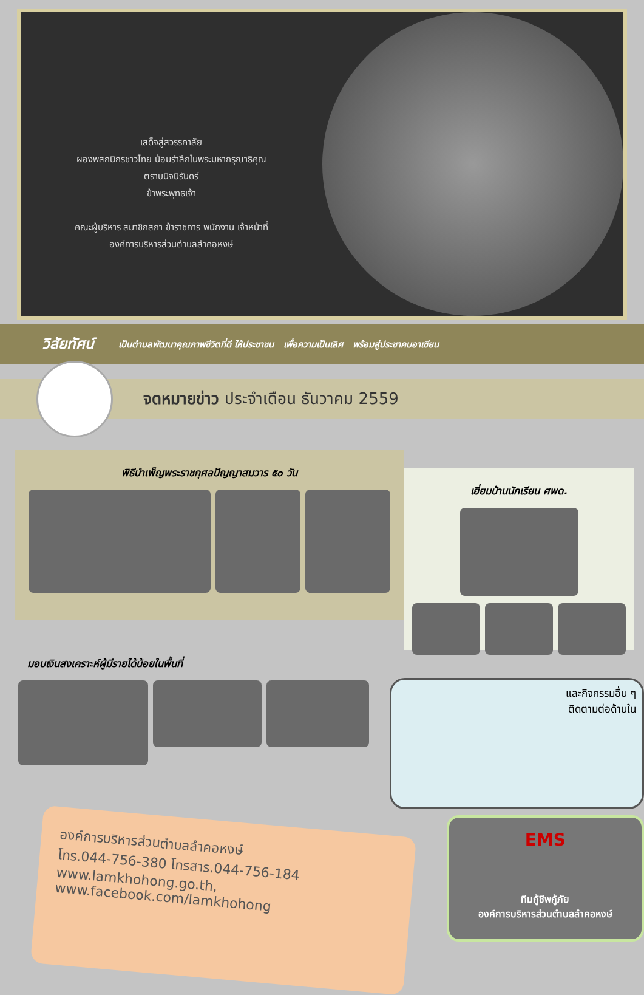เสด็จสู่สวรรคาลัย
ผองพสกนิกรชาวไทย น้อมรำลึกในพระมหากรุณาธิคุณ
ตราบนิจนิรันดร์
ข้าพระพุทธเจ้า
คณะผู้บริหาร สมาชิกสภา ข้าราชการ พนักงาน เจ้าหน้าที่
องค์การบริหารส่วนตำบลลำคอหงษ์
วิสัยทัศน์ เป็นตำบลพัฒนาคุณภาพชีวิตที่ดี ให้ประชาชน เพื่อความเป็นเลิศ พร้อมสู่ประชาคมอาเซียน
จดหมายข่าว ประจำเดือน ธันวาคม 2559
พิธีบำเพ็ญพระราชกุศลปัญญาสมวาร ๕๐ วัน
เยี่ยมบ้านนักเรียน ศพด.
มอบเงินสงเคราะห์ผู้มีรายได้น้อยในพื้นที่
และกิจกรรมอื่น ๆ
ติดตามต่อด้านใน
องค์การบริหารส่วนตำบลลำคอหงษ์
โทร.044-756-380 โทรสาร.044-756-184
www.lamkhohong.go.th, www.facebook.com/lamkhohong
EMS
ทีมกู้ชีพกู้ภัย
องค์การบริหารส่วนตำบลลำคอหงษ์